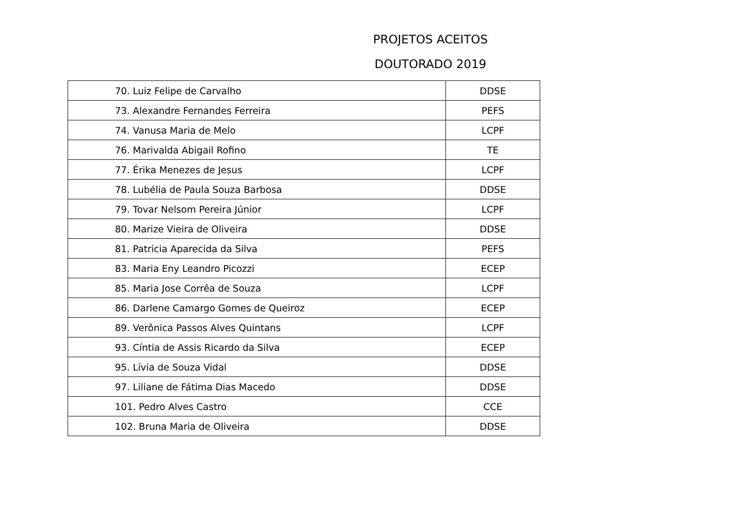PROJETOS ACEITOS
DOUTORADO 2019
| 70. Luiz Felipe de Carvalho | DDSE |
| 73. Alexandre Fernandes Ferreira | PEFS |
| 74. Vanusa Maria de Melo | LCPF |
| 76. Marivalda Abigail Rofino | TE |
| 77. Érika Menezes de Jesus | LCPF |
| 78. Lubélia de Paula Souza Barbosa | DDSE |
| 79. Tovar Nelsom Pereira Júnior | LCPF |
| 80. Marize Vieira de Oliveira | DDSE |
| 81. Patricia Aparecida da Silva | PEFS |
| 83. Maria Eny Leandro Picozzi | ECEP |
| 85. Maria Jose Corrêa de Souza | LCPF |
| 86. Darlene Camargo Gomes de Queiroz | ECEP |
| 89. Verônica Passos Alves Quintans | LCPF |
| 93. Cíntia de Assis Ricardo da Silva | ECEP |
| 95. Lívia de Souza Vidal | DDSE |
| 97. Liliane de Fátima Dias Macedo | DDSE |
| 101. Pedro Alves Castro | CCE |
| 102. Bruna Maria de Oliveira | DDSE |